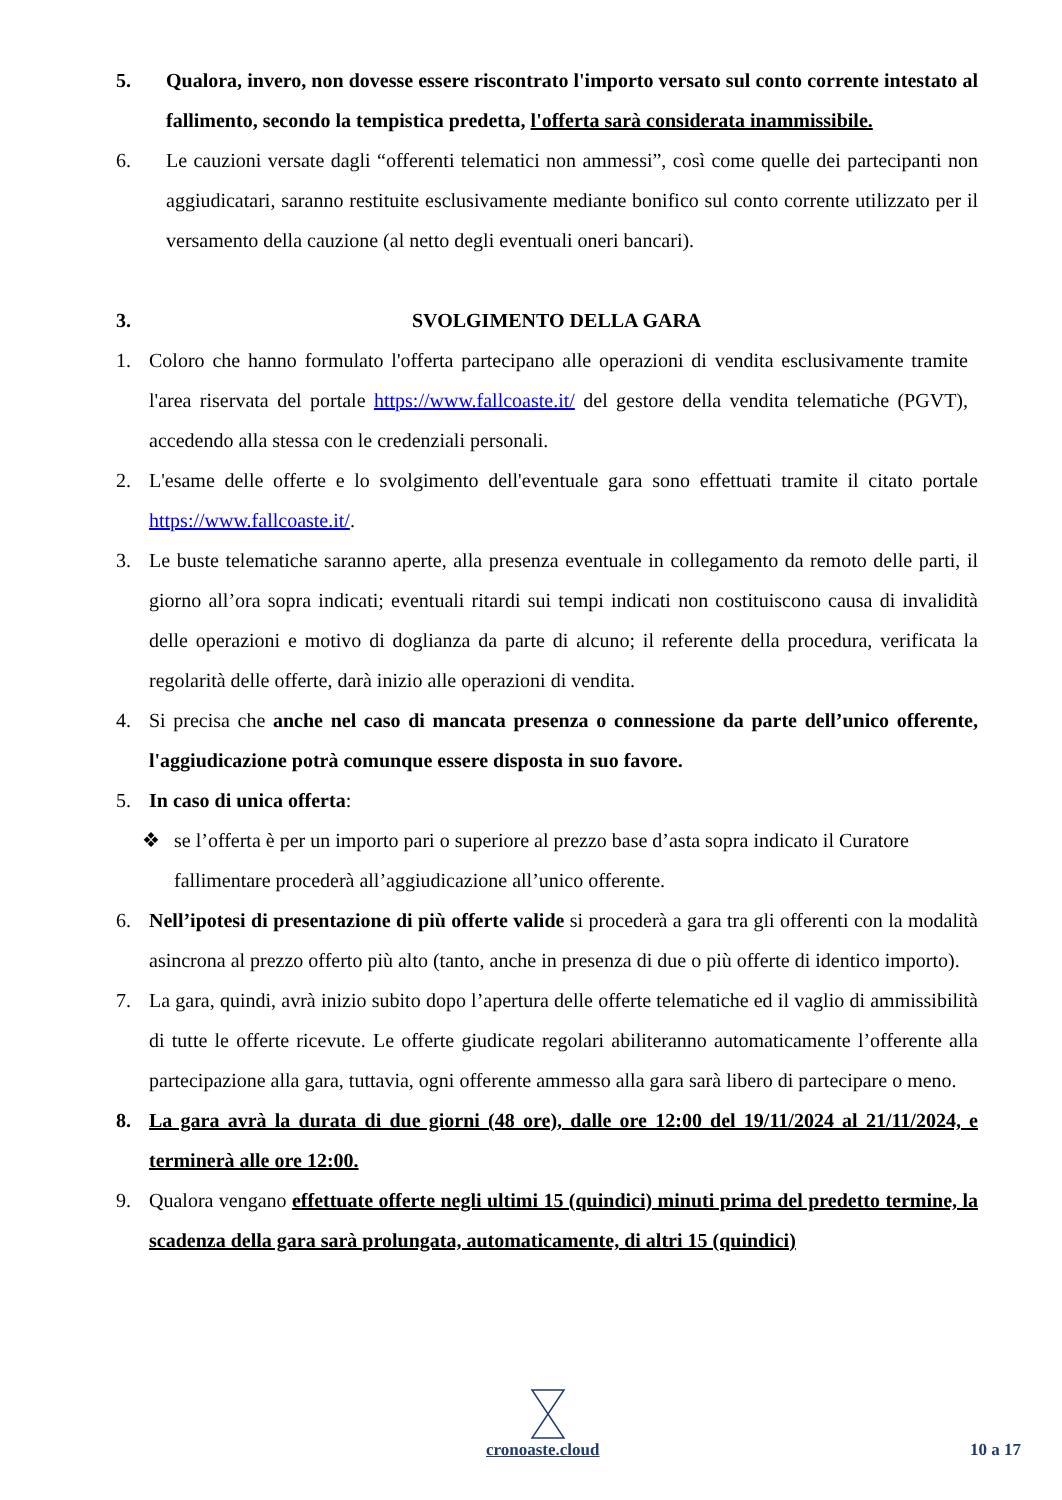5. Qualora, invero, non dovesse essere riscontrato l'importo versato sul conto corrente intestato al fallimento, secondo la tempistica predetta, l'offerta sarà considerata inammissibile.
6. Le cauzioni versate dagli “offerenti telematici non ammessi”, così come quelle dei partecipanti non aggiudicatari, saranno restituite esclusivamente mediante bonifico sul conto corrente utilizzato per il versamento della cauzione (al netto degli eventuali oneri bancari).
3. SVOLGIMENTO DELLA GARA
1. Coloro che hanno formulato l'offerta partecipano alle operazioni di vendita esclusivamente tramite l'area riservata del portale https://www.fallcoaste.it/ del gestore della vendita telematiche (PGVT), accedendo alla stessa con le credenziali personali.
2. L'esame delle offerte e lo svolgimento dell'eventuale gara sono effettuati tramite il citato portale https://www.fallcoaste.it/.
3. Le buste telematiche saranno aperte, alla presenza eventuale in collegamento da remoto delle parti, il giorno all’ora sopra indicati; eventuali ritardi sui tempi indicati non costituiscono causa di invalidità delle operazioni e motivo di doglianza da parte di alcuno; il referente della procedura, verificata la regolarità delle offerte, darà inizio alle operazioni di vendita.
4. Si precisa che anche nel caso di mancata presenza o connessione da parte dell’unico offerente, l'aggiudicazione potrà comunque essere disposta in suo favore.
5. In caso di unica offerta:
❖ se l’offerta è per un importo pari o superiore al prezzo base d’asta sopra indicato il Curatore fallimentare procederà all’aggiudicazione all’unico offerente.
6. Nell’ipotesi di presentazione di più offerte valide si procederà a gara tra gli offerenti con la modalità asincrona al prezzo offerto più alto (tanto, anche in presenza di due o più offerte di identico importo).
7. La gara, quindi, avrà inizio subito dopo l’apertura delle offerte telematiche ed il vaglio di ammissibilità di tutte le offerte ricevute. Le offerte giudicate regolari abiliteranno automaticamente l’offerente alla partecipazione alla gara, tuttavia, ogni offerente ammesso alla gara sarà libero di partecipare o meno.
8. La gara avrà la durata di due giorni (48 ore), dalle ore 12:00 del 19/11/2024 al 21/11/2024, e terminerà alle ore 12:00.
9. Qualora vengano effettuate offerte negli ultimi 15 (quindici) minuti prima del predetto termine, la scadenza della gara sarà prolungata, automaticamente, di altri 15 (quindici)
cronoaste.cloud 10 a 17